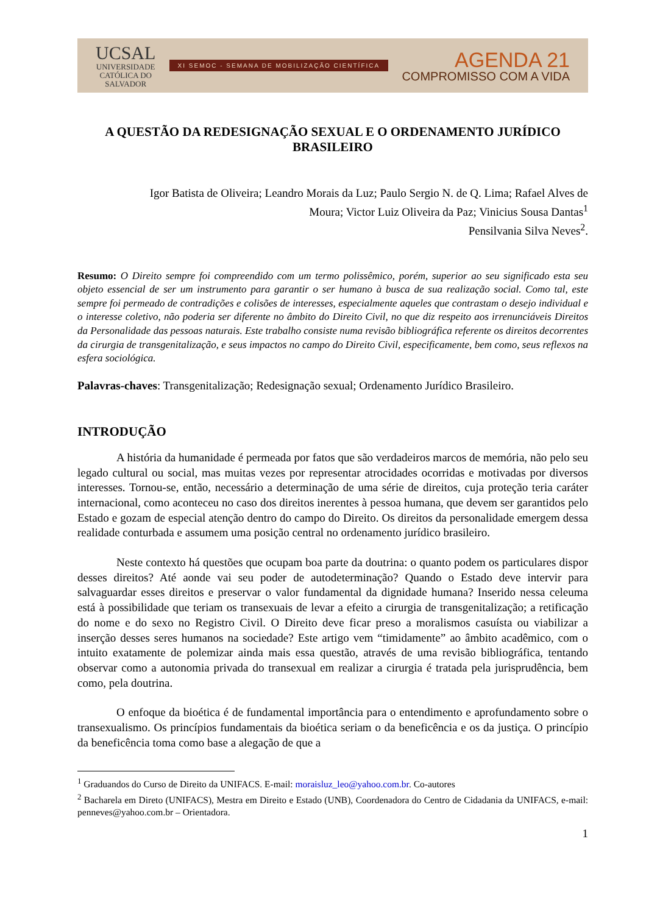UCSAL
UNIVERSIDADE
CATÓLICA DO
SALVADOR
XI SEMOC - SEMANA DE MOBILIZAÇÃO CIENTÍFICA
AGENDA 21
COMPROMISSO COM A VIDA
A QUESTÃO DA REDESIGNAÇÃO SEXUAL E O ORDENAMENTO JURÍDICO BRASILEIRO
Igor Batista de Oliveira; Leandro Morais da Luz; Paulo Sergio N. de Q. Lima; Rafael Alves de
Moura; Victor Luiz Oliveira da Paz; Vinicius Sousa Dantas<sup>1</sup>
Pensilvania Silva Neves<sup>2</sup>.
Resumo: O Direito sempre foi compreendido com um termo polissêmico, porém, superior ao seu significado esta seu objeto essencial de ser um instrumento para garantir o ser humano à busca de sua realização social. Como tal, este sempre foi permeado de contradições e colisões de interesses, especialmente aqueles que contrastam o desejo individual e o interesse coletivo, não poderia ser diferente no âmbito do Direito Civil, no que diz respeito aos irrenunciáveis Direitos da Personalidade das pessoas naturais. Este trabalho consiste numa revisão bibliográfica referente os direitos decorrentes da cirurgia de transgenitalização, e seus impactos no campo do Direito Civil, especificamente, bem como, seus reflexos na esfera sociológica.
Palavras-chaves: Transgenitalização; Redesignação sexual; Ordenamento Jurídico Brasileiro.
INTRODUÇÃO
A história da humanidade é permeada por fatos que são verdadeiros marcos de memória, não pelo seu legado cultural ou social, mas muitas vezes por representar atrocidades ocorridas e motivadas por diversos interesses. Tornou-se, então, necessário a determinação de uma série de direitos, cuja proteção teria caráter internacional, como aconteceu no caso dos direitos inerentes à pessoa humana, que devem ser garantidos pelo Estado e gozam de especial atenção dentro do campo do Direito. Os direitos da personalidade emergem dessa realidade conturbada e assumem uma posição central no ordenamento jurídico brasileiro.
Neste contexto há questões que ocupam boa parte da doutrina: o quanto podem os particulares dispor desses direitos? Até aonde vai seu poder de autodeterminação? Quando o Estado deve intervir para salvaguardar esses direitos e preservar o valor fundamental da dignidade humana? Inserido nessa celeuma está à possibilidade que teriam os transexuais de levar a efeito a cirurgia de transgenitalização; a retificação do nome e do sexo no Registro Civil. O Direito deve ficar preso a moralismos casuísta ou viabilizar a inserção desses seres humanos na sociedade? Este artigo vem “timidamente” ao âmbito acadêmico, com o intuito exatamente de polemizar ainda mais essa questão, através de uma revisão bibliográfica, tentando observar como a autonomia privada do transexual em realizar a cirurgia é tratada pela jurisprudência, bem como, pela doutrina.
O enfoque da bioética é de fundamental importância para o entendimento e aprofundamento sobre o transexualismo. Os princípios fundamentais da bioética seriam o da beneficência e os da justiça. O princípio da beneficência toma como base a alegação de que a
<sup>1</sup> Graduandos do Curso de Direito da UNIFACS. E-mail: moraisluz_leo@yahoo.com.br. Co-autores
<sup>2</sup> Bacharela em Direto (UNIFACS), Mestra em Direito e Estado (UNB), Coordenadora do Centro de Cidadania da UNIFACS, e-mail: penneves@yahoo.com.br – Orientadora.
1